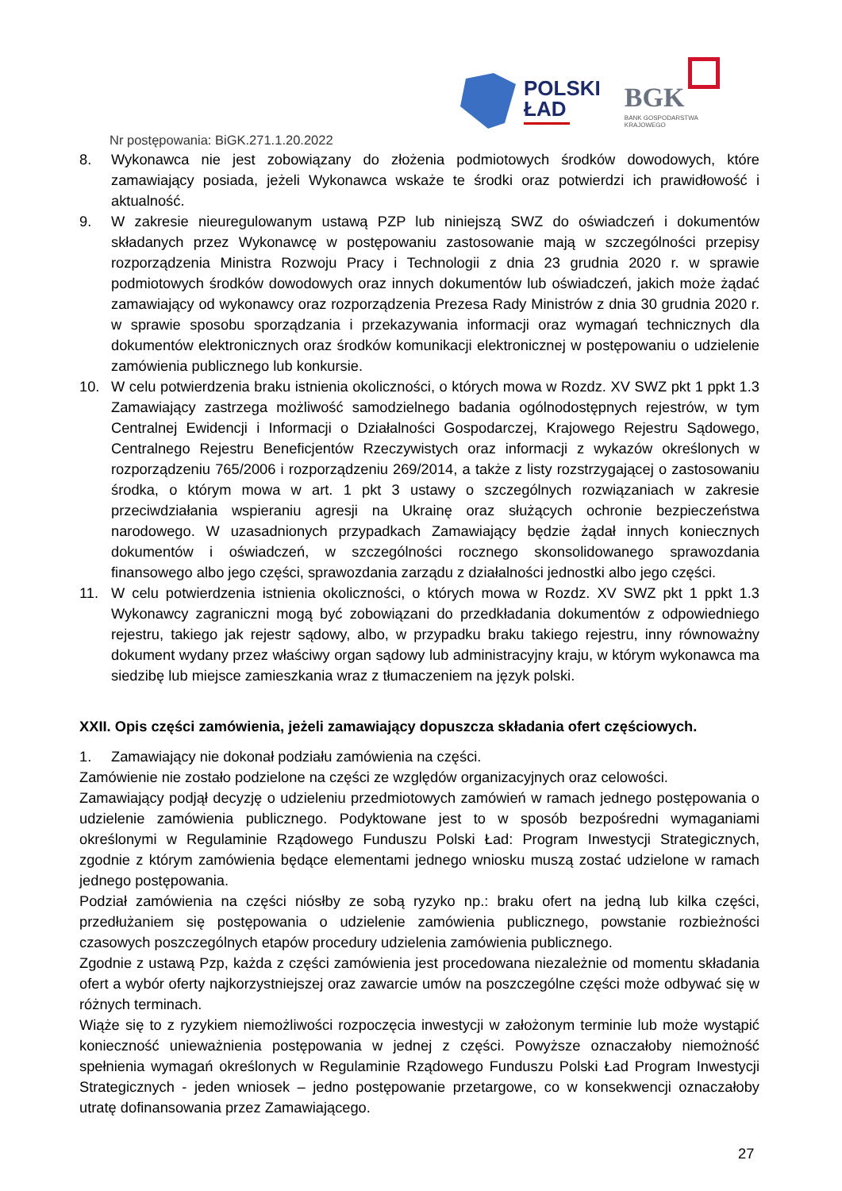POLSKI
ŁAD
BGK
BANK GOSPODARSTWA
KRAJOWEGO
Nr postępowania: BiGK.271.1.20.2022
8. Wykonawca nie jest zobowiązany do złożenia podmiotowych środków dowodowych, które zamawiający posiada, jeżeli Wykonawca wskaże te środki oraz potwierdzi ich prawidłowość i aktualność.
9. W zakresie nieuregulowanym ustawą PZP lub niniejszą SWZ do oświadczeń i dokumentów składanych przez Wykonawcę w postępowaniu zastosowanie mają w szczególności przepisy rozporządzenia Ministra Rozwoju Pracy i Technologii z dnia 23 grudnia 2020 r. w sprawie podmiotowych środków dowodowych oraz innych dokumentów lub oświadczeń, jakich może żądać zamawiający od wykonawcy oraz rozporządzenia Prezesa Rady Ministrów z dnia 30 grudnia 2020 r. w sprawie sposobu sporządzania i przekazywania informacji oraz wymagań technicznych dla dokumentów elektronicznych oraz środków komunikacji elektronicznej w postępowaniu o udzielenie zamówienia publicznego lub konkursie.
10. W celu potwierdzenia braku istnienia okoliczności, o których mowa w Rozdz. XV SWZ pkt 1 ppkt 1.3 Zamawiający zastrzega możliwość samodzielnego badania ogólnodostępnych rejestrów, w tym Centralnej Ewidencji i Informacji o Działalności Gospodarczej, Krajowego Rejestru Sądowego, Centralnego Rejestru Beneficjentów Rzeczywistych oraz informacji z wykazów określonych w rozporządzeniu 765/2006 i rozporządzeniu 269/2014, a także z listy rozstrzygającej o zastosowaniu środka, o którym mowa w art. 1 pkt 3 ustawy o szczególnych rozwiązaniach w zakresie przeciwdziałania wspieraniu agresji na Ukrainę oraz służących ochronie bezpieczeństwa narodowego. W uzasadnionych przypadkach Zamawiający będzie żądał innych koniecznych dokumentów i oświadczeń, w szczególności rocznego skonsolidowanego sprawozdania finansowego albo jego części, sprawozdania zarządu z działalności jednostki albo jego części.
11. W celu potwierdzenia istnienia okoliczności, o których mowa w Rozdz. XV SWZ pkt 1 ppkt 1.3 Wykonawcy zagraniczni mogą być zobowiązani do przedkładania dokumentów z odpowiedniego rejestru, takiego jak rejestr sądowy, albo, w przypadku braku takiego rejestru, inny równoważny dokument wydany przez właściwy organ sądowy lub administracyjny kraju, w którym wykonawca ma siedzibę lub miejsce zamieszkania wraz z tłumaczeniem na język polski.
XXII. Opis części zamówienia, jeżeli zamawiający dopuszcza składania ofert częściowych.
1. Zamawiający nie dokonał podziału zamówienia na części.
Zamówienie nie zostało podzielone na części ze względów organizacyjnych oraz celowości.
Zamawiający podjął decyzję o udzieleniu przedmiotowych zamówień w ramach jednego postępowania o udzielenie zamówienia publicznego. Podyktowane jest to w sposób bezpośredni wymaganiami określonymi w Regulaminie Rządowego Funduszu Polski Ład: Program Inwestycji Strategicznych, zgodnie z którym zamówienia będące elementami jednego wniosku muszą zostać udzielone w ramach jednego postępowania.
Podział zamówienia na części niósłby ze sobą ryzyko np.: braku ofert na jedną lub kilka części, przedłużaniem się postępowania o udzielenie zamówienia publicznego, powstanie rozbieżności czasowych poszczególnych etapów procedury udzielenia zamówienia publicznego.
Zgodnie z ustawą Pzp, każda z części zamówienia jest procedowana niezależnie od momentu składania ofert a wybór oferty najkorzystniejszej oraz zawarcie umów na poszczególne części może odbywać się w różnych terminach.
Wiąże się to z ryzykiem niemożliwości rozpoczęcia inwestycji w założonym terminie lub może wystąpić konieczność unieważnienia postępowania w jednej z części. Powyższe oznaczałoby niemożność spełnienia wymagań określonych w Regulaminie Rządowego Funduszu Polski Ład Program Inwestycji Strategicznych - jeden wniosek – jedno postępowanie przetargowe, co w konsekwencji oznaczałoby utratę dofinansowania przez Zamawiającego.
27